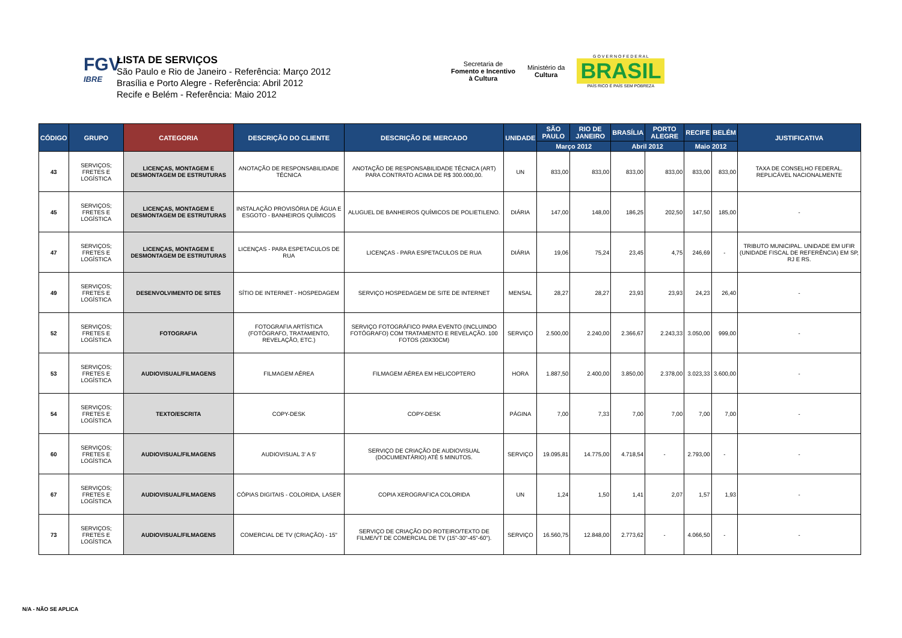FGV
IBRE
LISTA DE SERVIÇOS
São Paulo e Rio de Janeiro - Referência: Março 2012
Brasília e Porto Alegre - Referência: Abril 2012
Recife e Belém - Referência: Maio 2012
Secretaria de
Fomento e Incentivo
à Cultura
Ministério da
Cultura
G O V E R N O F E D E R A L
BRASIL
PAÍS RICO É PAÍS SEM POBREZA
| CÓDIGO | GRUPO | CATEGORIA | DESCRIÇÃO DO CLIENTE | DESCRIÇÃO DE MERCADO | UNIDADE | SÃO PAULO | RIO DE JANEIRO | BRASÍLIA | PORTO ALEGRE | RECIFE | BELÉM | JUSTIFICATIVA |
| --- | --- | --- | --- | --- | --- | --- | --- | --- | --- | --- | --- | --- |
| | | | | | | Março 2012 | | Abril 2012 | | Maio 2012 | | |
| 43 | SERVIÇOS; FRETES E LOGÍSTICA | LICENÇAS, MONTAGEM E DESMONTAGEM DE ESTRUTURAS | ANOTAÇÃO DE RESPONSABILIDADE TÉCNICA | ANOTAÇÃO DE RESPONSABILIDADE TÉCNICA (ART) PARA CONTRATO ACIMA DE R$ 300.000,00. | UN | 833,00 | 833,00 | 833,00 | 833,00 | 833,00 | 833,00 | TAXA DE CONSELHO FEDERAL. REPLICÁVEL NACIONALMENTE |
| 45 | SERVIÇOS; FRETES E LOGÍSTICA | LICENÇAS, MONTAGEM E DESMONTAGEM DE ESTRUTURAS | INSTALAÇÃO PROVISÓRIA DE ÁGUA E ESGOTO - BANHEIROS QUÍMICOS | ALUGUEL DE BANHEIROS QUÍMICOS DE POLIETILENO. | DIÁRIA | 147,00 | 148,00 | 186,25 | 202,50 | 147,50 | 185,00 | - |
| 47 | SERVIÇOS; FRETES E LOGÍSTICA | LICENÇAS, MONTAGEM E DESMONTAGEM DE ESTRUTURAS | LICENÇAS - PARA ESPETACULOS DE RUA | LICENÇAS - PARA ESPETACULOS DE RUA | DIÁRIA | 19,06 | 75,24 | 23,45 | 4,75 | 246,69 | - | TRIBUTO MUNICIPAL. UNIDADE EM UFIR (UNIDADE FISCAL DE REFERÊNCIA) EM SP, RJ E RS. |
| 49 | SERVIÇOS; FRETES E LOGÍSTICA | DESENVOLVIMENTO DE SITES | SÍTIO DE INTERNET - HOSPEDAGEM | SERVIÇO HOSPEDAGEM DE SITE DE INTERNET | MENSAL | 28,27 | 28,27 | 23,93 | 23,93 | 24,23 | 26,40 | - |
| 52 | SERVIÇOS; FRETES E LOGÍSTICA | FOTOGRAFIA | FOTOGRAFIA ARTÍSTICA (FOTÓGRAFO, TRATAMENTO, REVELAÇÃO, ETC.) | SERVIÇO FOTOGRÁFICO PARA EVENTO (INCLUINDO FOTÓGRAFO) COM TRATAMENTO E REVELAÇÃO. 100 FOTOS (20X30CM) | SERVIÇO | 2.500,00 | 2.240,00 | 2.366,67 | 2.243,33 | 3.050,00 | 999,00 | - |
| 53 | SERVIÇOS; FRETES E LOGÍSTICA | AUDIOVISUAL/FILMAGENS | FILMAGEM AÉREA | FILMAGEM AÉREA EM HELICOPTERO | HORA | 1.887,50 | 2.400,00 | 3.850,00 | 2.378,00 | 3.023,33 | 3.600,00 | - |
| 54 | SERVIÇOS; FRETES E LOGÍSTICA | TEXTO/ESCRITA | COPY-DESK | COPY-DESK | PÁGINA | 7,00 | 7,33 | 7,00 | 7,00 | 7,00 | 7,00 | - |
| 60 | SERVIÇOS; FRETES E LOGÍSTICA | AUDIOVISUAL/FILMAGENS | AUDIOVISUAL 3' A 5' | SERVIÇO DE CRIAÇÃO DE AUDIOVISUAL (DOCUMENTÁRIO) ATÉ 5 MINUTOS. | SERVIÇO | 19.095,81 | 14.775,00 | 4.718,54 | - | 2.793,00 | - | - |
| 67 | SERVIÇOS; FRETES E LOGÍSTICA | AUDIOVISUAL/FILMAGENS | CÓPIAS DIGITAIS - COLORIDA, LASER | COPIA XEROGRAFICA COLORIDA | UN | 1,24 | 1,50 | 1,41 | 2,07 | 1,57 | 1,93 | - |
| 73 | SERVIÇOS; FRETES E LOGÍSTICA | AUDIOVISUAL/FILMAGENS | COMERCIAL DE TV (CRIAÇÃO) - 15" | SERVIÇO DE CRIAÇÃO DO ROTEIRO/TEXTO DE FILME/VT DE COMERCIAL DE TV (15"-30"-45"-60"). | SERVIÇO | 16.560,75 | 12.848,00 | 2.773,62 | - | 4.066,50 | - | - |
N/A - NÃO SE APLICA